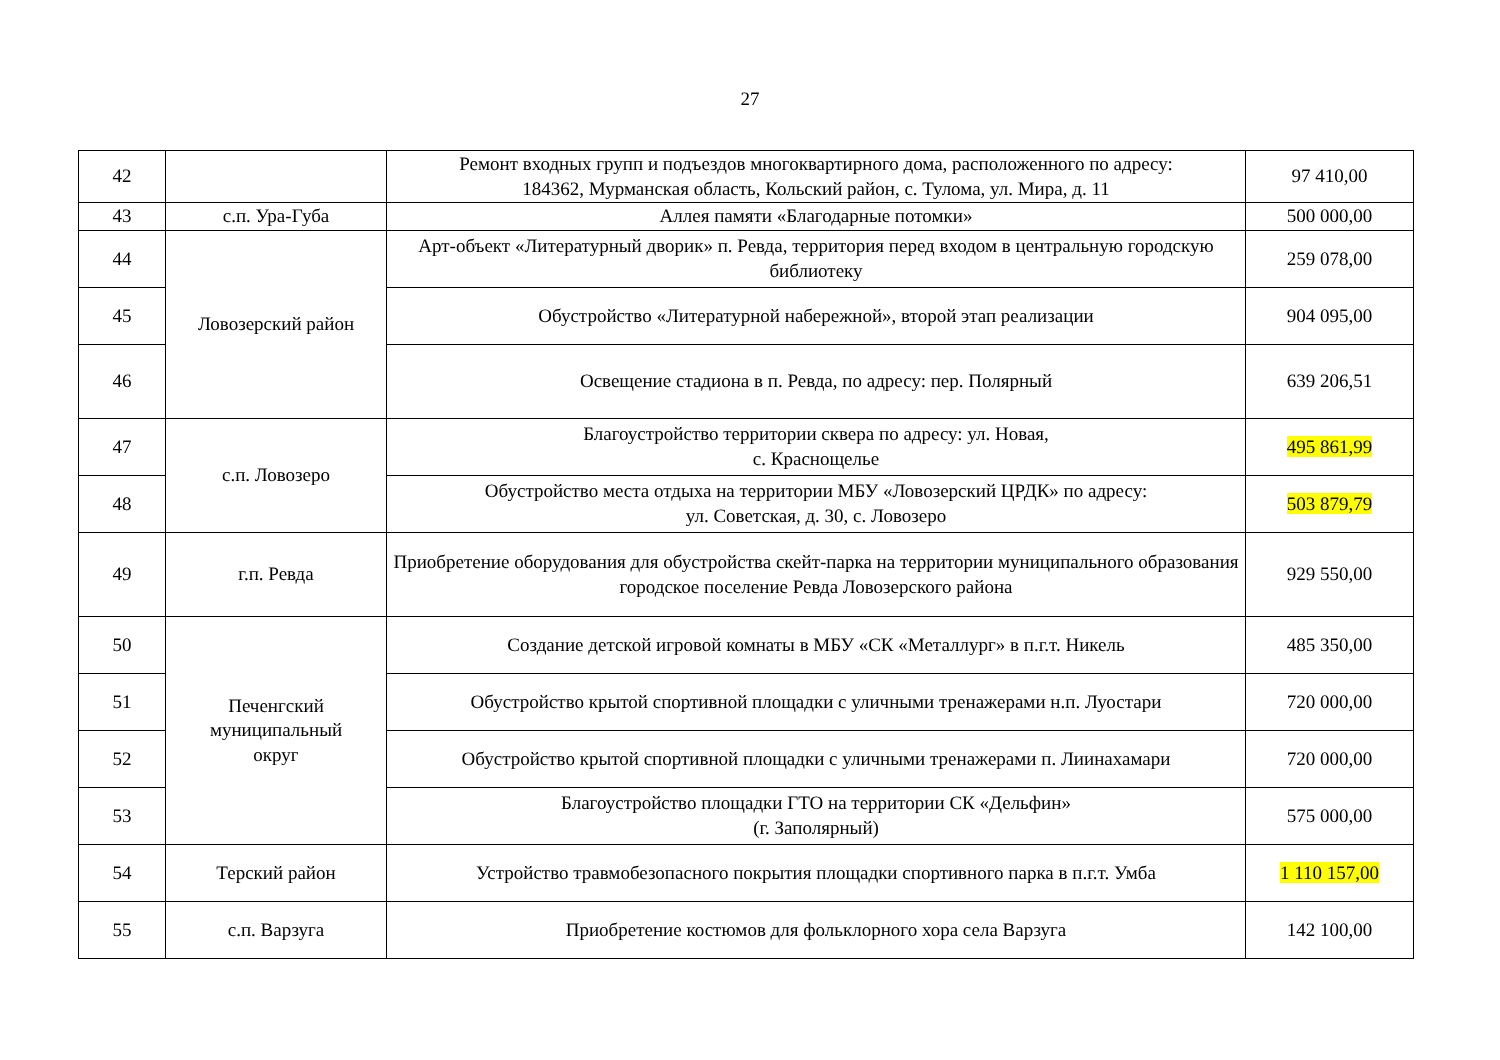27
| 42 | | Ремонт входных групп и подъездов многоквартирного дома, расположенного по адресу: 184362, Мурманская область, Кольский район, с. Тулома, ул. Мира, д. 11 | 97 410,00 |
| 43 | с.п. Ура-Губа | Аллея памяти «Благодарные потомки» | 500 000,00 |
| 44 | Ловозерский район | Арт-объект «Литературный дворик» п. Ревда, территория перед входом в центральную городскую библиотеку | 259 078,00 |
| 45 | | Обустройство «Литературной набережной», второй этап реализации | 904 095,00 |
| 46 | | Освещение стадиона в п. Ревда, по адресу: пер. Полярный | 639 206,51 |
| 47 | с.п. Ловозеро | Благоустройство территории сквера по адресу: ул. Новая, с. Краснощелье | 495 861,99 |
| 48 | | Обустройство места отдыха на территории МБУ «Ловозерский ЦРДК» по адресу: ул. Советская, д. 30, с. Ловозеро | 503 879,79 |
| 49 | г.п. Ревда | Приобретение оборудования для обустройства скейт-парка на территории муниципального образования городское поселение Ревда Ловозерского района | 929 550,00 |
| 50 | Печенгский муниципальный округ | Создание детской игровой комнаты в МБУ «СК «Металлург» в п.г.т. Никель | 485 350,00 |
| 51 | | Обустройство крытой спортивной площадки с уличными тренажерами н.п. Луостари | 720 000,00 |
| 52 | | Обустройство крытой спортивной площадки с уличными тренажерами п. Лиинахамари | 720 000,00 |
| 53 | | Благоустройство площадки ГТО на территории СК «Дельфин» (г. Заполярный) | 575 000,00 |
| 54 | Терский район | Устройство травмобезопасного покрытия площадки спортивного парка в п.г.т. Умба | 1 110 157,00 |
| 55 | с.п. Варзуга | Приобретение костюмов для фольклорного хора села Варзуга | 142 100,00 |